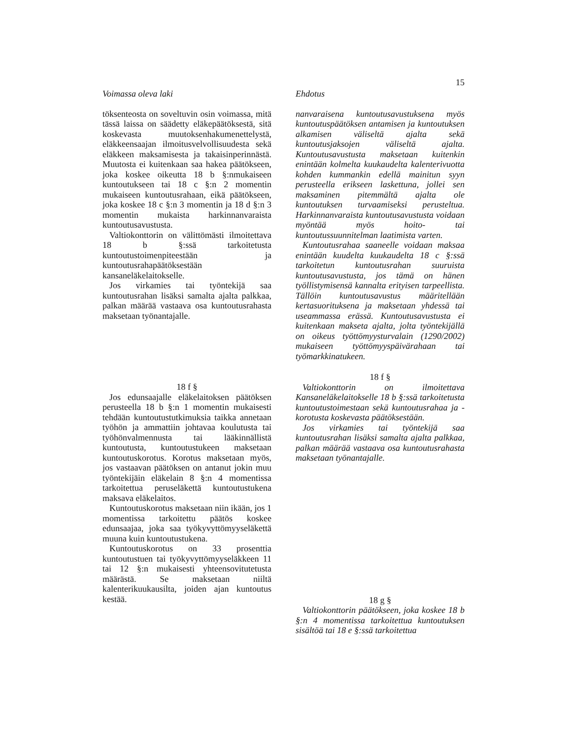15
Voimassa oleva laki
töksenteosta on soveltuvin osin voimassa, mitä tässä laissa on säädetty eläkepäätöksestä, sitä koskevasta muutoksenhakumenettelystä, eläkkeensaajan ilmoitusvelvollisuudesta sekä eläkkeen maksamisesta ja takaisinperinnästä. Muutosta ei kuitenkaan saa hakea päätökseen, joka koskee oikeutta 18 b §:nmukaiseen kuntoutukseen tai 18 c §:n 2 momentin mukaiseen kuntoutusrahaan, eikä päätökseen, joka koskee 18 c §:n 3 momentin ja 18 d §:n 3 momentin mukaista harkinnanvaraista kuntoutusavustusta.
Valtiokonttorin on välittömästi ilmoitettava 18 b §:ssä tarkoitetusta kuntoutustoimenpiteestään ja kuntoutusrahapäätöksestään kansaneläkelaitokselle.
Jos virkamies tai työntekijä saa kuntoutusrahan lisäksi samalta ajalta palkkaa, palkan määrää vastaava osa kuntoutusrahasta maksetaan työnantajalle.
18 f §
Jos edunsaajalle eläkelaitoksen päätöksen perusteella 18 b §:n 1 momentin mukaisesti tehdään kuntoutustutkimuksia taikka annetaan työhön ja ammattiin johtavaa koulutusta tai työhönvalmennusta tai lääkinnällistä kuntoutusta, kuntoutustukeen maksetaan kuntoutuskorotus. Korotus maksetaan myös, jos vastaavan päätöksen on antanut jokin muu työntekijäin eläkelain 8 §:n 4 momentissa tarkoitettua peruseläkettä kuntoutustukena maksava eläkelaitos.
Kuntoutuskorotus maksetaan niin ikään, jos 1 momentissa tarkoitettu päätös koskee edunsaajaa, joka saa työkyvyttömyyseläkettä muuna kuin kuntoutustukena.
Kuntoutuskorotus on 33 prosenttia kuntoutustuen tai työkyvyttömyyseläkkeen 11 tai 12 §:n mukaisesti yhteensovitutetusta määrästä. Se maksetaan niiltä kalenterikuukausilta, joiden ajan kuntoutus kestää.
Ehdotus
nanvaraisena kuntoutusavustuksena myös kuntoutuspäätöksen antamisen ja kuntoutuksen alkamisen väliseltä ajalta sekä kuntoutusjaksojen väliseltä ajalta. Kuntoutusavustusta maksetaan kuitenkin enintään kolmelta kuukaudelta kalenterivuotta kohden kummankin edellä mainitun syyn perusteella erikseen laskettuna, jollei sen maksaminen pitemmältä ajalta ole kuntoutuksen turvaamiseksi perusteltua. Harkinnanvaraista kuntoutusavustusta voidaan myöntää myös hoito- tai kuntoutussuunnitelman laatimista varten.
Kuntoutusrahaa saaneelle voidaan maksaa enintään kuudelta kuukaudelta 18 c §:ssä tarkoitetun kuntoutusrahan suuruista kuntoutusavustusta, jos tämä on hänen työllistymisensä kannalta erityisen tarpeellista. Tällöin kuntoutusavustus määritellään kertasuorituksena ja maksetaan yhdessä tai useammassa erässä. Kuntoutusavustusta ei kuitenkaan makseta ajalta, jolta työntekijällä on oikeus työttömyysturvalain (1290/2002) mukaiseen työttömyyspäivärahaan tai työmarkkinatukeen.
18 f §
Valtiokonttorin on ilmoitettava Kansaneläkelaitokselle 18 b §:ssä tarkoitetusta kuntoutustoimestaan sekä kuntoutusrahaa ja -korotusta koskevasta päätöksestään.
Jos virkamies tai työntekijä saa kuntoutusrahan lisäksi samalta ajalta palkkaa, palkan määrää vastaava osa kuntoutusrahasta maksetaan työnantajalle.
18 g §
Valtiokonttorin päätökseen, joka koskee 18 b §:n 4 momentissa tarkoitettua kuntoutuksen sisältöä tai 18 e §:ssä tarkoitettua